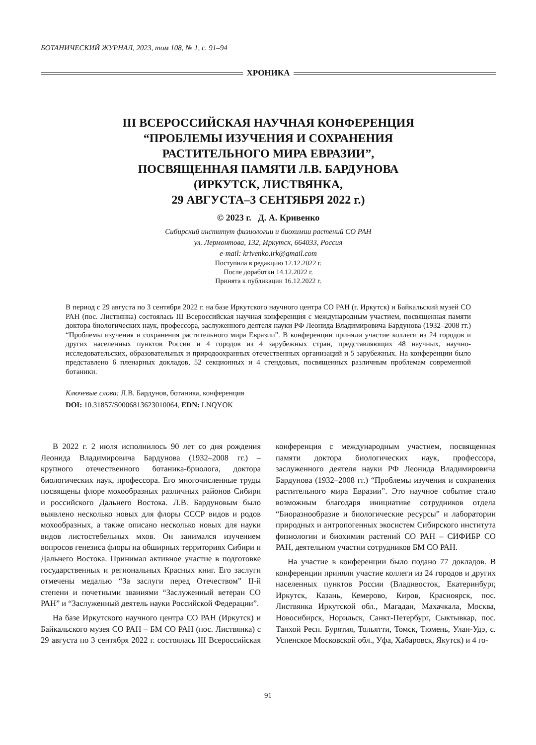БОТАНИЧЕСКИЙ ЖУРНАЛ, 2023, том 108, № 1, с. 91–94
ХРОНИКА
III ВСЕРОССИЙСКАЯ НАУЧНАЯ КОНФЕРЕНЦИЯ
“ПРОБЛЕМЫ ИЗУЧЕНИЯ И СОХРАНЕНИЯ
РАСТИТЕЛЬНОГО МИРА ЕВРАЗИИ”,
ПОСВЯЩЕННАЯ ПАМЯТИ Л.В. БАРДУНОВА
(ИРКУТСК, ЛИСТВЯНКА,
29 АВГУСТА–3 СЕНТЯБРЯ 2022 г.)
© 2023 г. Д. А. Кривенко
Сибирский институт физиологии и биохимии растений СО РАН
ул. Лермонтова, 132, Иркутск, 664033, Россия
e-mail: krivenko.irk@gmail.com
Поступила в редакцию 12.12.2022 г.
После доработки 14.12.2022 г.
Принята к публикации 16.12.2022 г.
В период с 29 августа по 3 сентября 2022 г. на базе Иркутского научного центра СО РАН (г. Иркутск) и Байкальский музей СО РАН (пос. Листвянка) состоялась III Всероссийская научная конференция с международным участием, посвященная памяти доктора биологических наук, профессора, заслуженного деятеля науки РФ Леонида Владимировича Бардунова (1932–2008 гг.) “Проблемы изучения и сохранения растительного мира Евразии”. В конференции приняли участие коллеги из 24 городов и других населенных пунктов России и 4 городов из 4 зарубежных стран, представляющих 48 научных, научно-исследовательских, образовательных и природоохранных отечественных организаций и 5 зарубежных. На конференции было представлено 6 пленарных докладов, 52 секционных и 4 стендовых, посвященных различным проблемам современной ботаники.
Ключевые слова: Л.В. Бардунов, ботаника, конференция
DOI: 10.31857/S0006813623010064, EDN: LNQYOK
В 2022 г. 2 июля исполнилось 90 лет со дня рождения Леонида Владимировича Бардунова (1932–2008 гг.) – крупного отечественного ботаника-бриолога, доктора биологических наук, профессора. Его многочисленные труды посвящены флоре мохообразных различных районов Сибири и российского Дальнего Востока. Л.В. Бардуновым было выявлено несколько новых для флоры СССР видов и родов мохообразных, а также описано несколько новых для науки видов листостебельных мхов. Он занимался изучением вопросов генезиса флоры на обширных территориях Сибири и Дальнего Востока. Принимал активное участие в подготовке государственных и региональных Красных книг. Его заслуги отмечены медалью “За заслуги перед Отечеством” II-й степени и почетными званиями “Заслуженный ветеран СО РАН” и “Заслуженный деятель науки Российской Федерации”.
На базе Иркутского научного центра СО РАН (Иркутск) и Байкальского музея СО РАН – БМ СО РАН (пос. Листвянка) с 29 августа по 3 сентября 2022 г. состоялась III Всероссийская конференция с международным участием, посвященная памяти доктора биологических наук, профессора, заслуженного деятеля науки РФ Леонида Владимировича Бардунова (1932–2008 гг.) “Проблемы изучения и сохранения растительного мира Евразии”. Это научное событие стало возможным благодаря инициативе сотрудников отдела “Биоразнообразие и биологические ресурсы” и лаборатории природных и антропогенных экосистем Сибирского института физиологии и биохимии растений СО РАН – СИФИБР СО РАН, деятельном участии сотрудников БМ СО РАН.
На участие в конференции было подано 77 докладов. В конференции приняли участие коллеги из 24 городов и других населенных пунктов России (Владивосток, Екатеринбург, Иркутск, Казань, Кемерово, Киров, Красноярск, пос. Листвянка Иркутской обл., Магадан, Махачкала, Москва, Новосибирск, Норильск, Санкт-Петербург, Сыктывкар, пос. Танхой Респ. Бурятия, Тольятти, Томск, Тюмень, Улан-Удэ, с. Успенское Московской обл., Уфа, Хабаровск, Якутск) и 4 го-
91